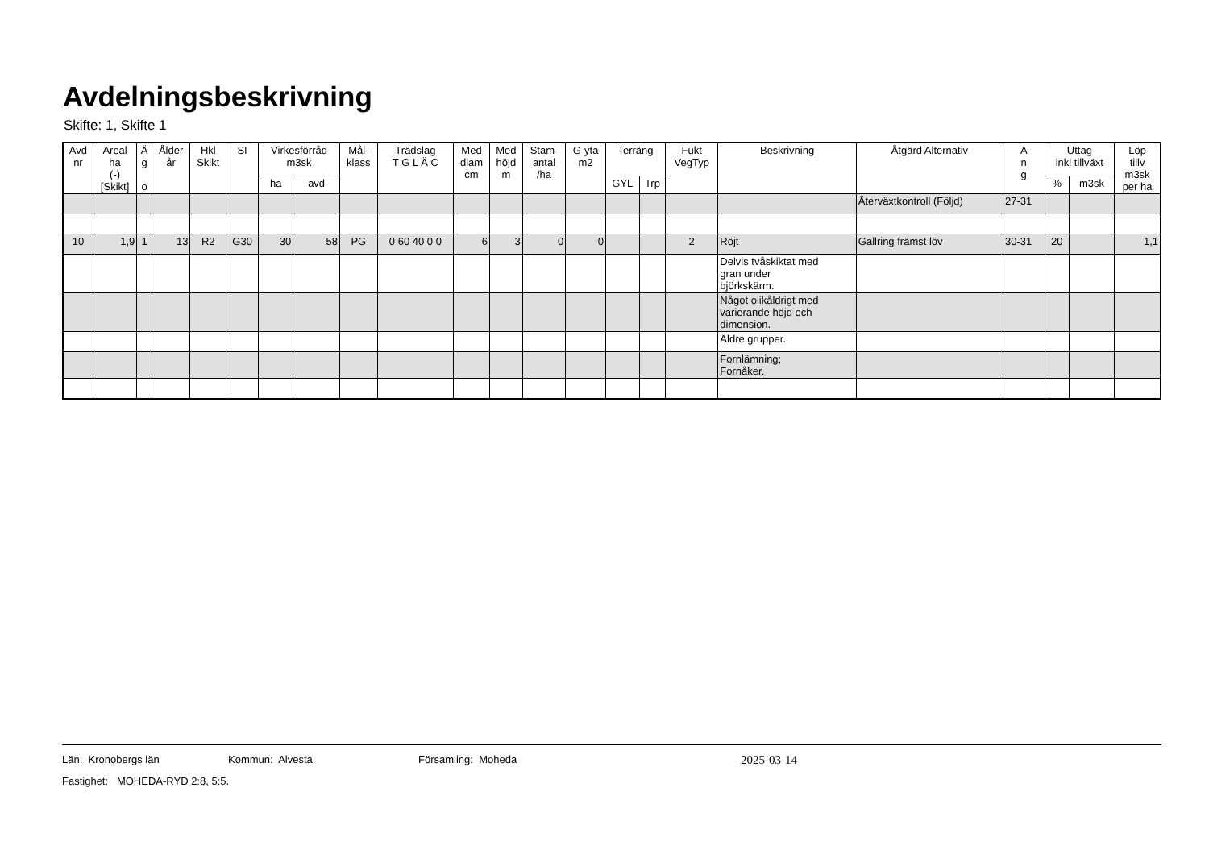Avdelningsbeskrivning
Skifte: 1, Skifte 1
| Avd nr | Areal ha (-) [Skikt] | Ä g o | Ålder år | Hkl Skikt | SI | Virkesförråd m3sk | | Mål- klass | Trädslag T G L Ä C | Med diam cm | Med höjd m | Stam- antal /ha | G-yta m2 | Terräng | | Fukt VegTyp | Beskrivning | Åtgärd Alternativ | A n g | Uttag inkl tillväxt | | Löp tillv m3sk per ha |
| --- | --- | --- | --- | --- | --- | --- | --- | --- | --- | --- | --- | --- | --- | --- | --- | --- | --- | --- | --- | --- | --- | --- |
| | | | | | | ha | avd | | | | | | | GYL | Trp | | | | | % | m3sk | |
| | | | | | | | | | | | | | | | | | | Återväxtkontroll (Följd) | 27-31 | | | |
| 10 | 1,9 | 1 | 13 | R2 | G30 | 30 | 58 | PG | 0 60 40 0 0 | 6 | 3 | 0 | 0 | | | 2 | Röjt | Gallring främst löv | 30-31 | 20 | | 1,1 |
| | | | | | | | | | | | | | | | | | Delvis tvåskiktat med gran under björkskärm. | | | | | |
| | | | | | | | | | | | | | | | | | Något olikåldrigt med varierande höjd och dimension. | | | | | |
| | | | | | | | | | | | | | | | | | Äldre grupper. | | | | | |
| | | | | | | | | | | | | | | | | | Fornlämning; Fornåker. | | | | | |
Län: Kronobergs län Kommun: Alvesta Församling: Moheda 2025-03-14
Fastighet: MOHEDA-RYD 2:8, 5:5.